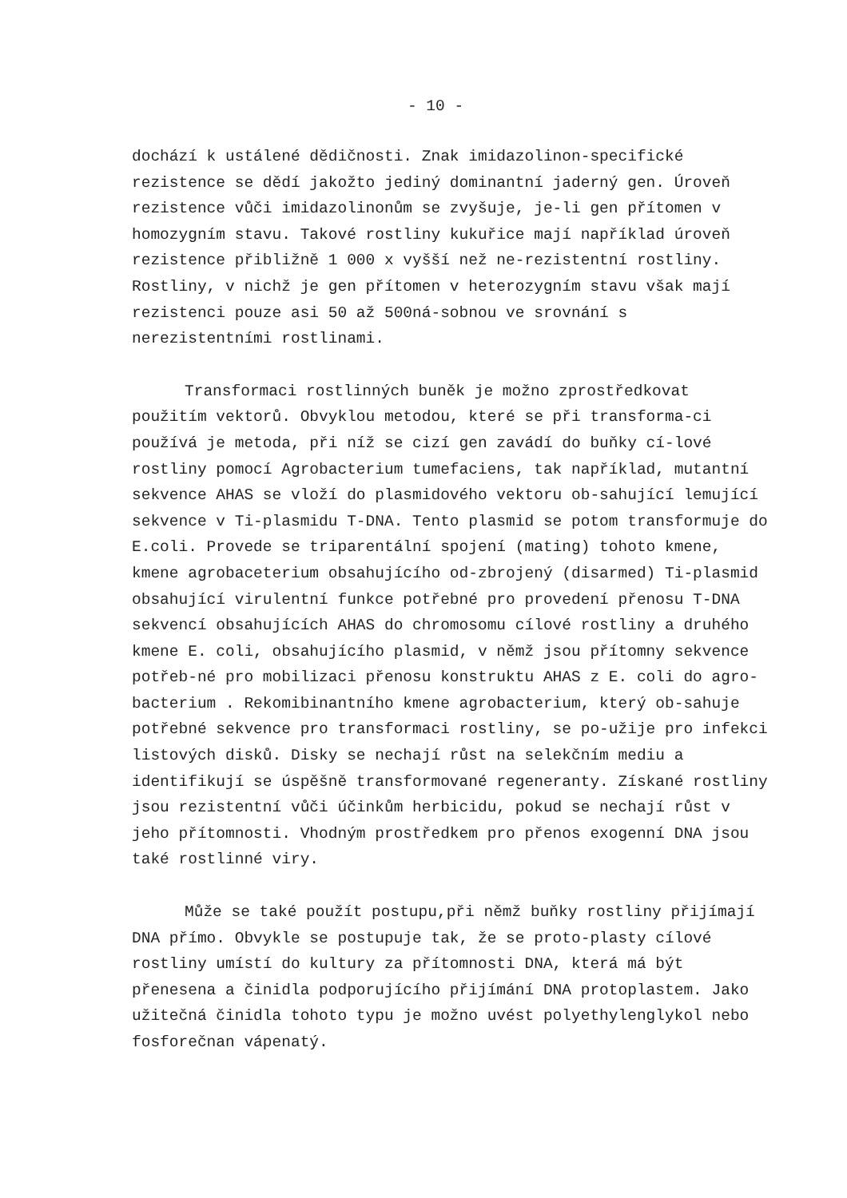- 10 -
dochází k ustálené dědičnosti. Znak imidazolinon-specifické rezistence se dědí jakožto jediný dominantní jaderný gen. Úroveň rezistence vůči imidazolinonům se zvyšuje, je-li gen přítomen v homozygním stavu. Takové rostliny kukuřice mají například úroveň rezistence přibližně 1 000 x vyšší než ne-rezistentní rostliny. Rostliny, v nichž je gen přítomen v heterozygním stavu však mají rezistenci pouze asi 50 až 500ná-sobnou ve srovnání s nerezistentními rostlinami.
Transformaci rostlinných buněk je možno zprostředkovat použitím vektorů. Obvyklou metodou, které se při transforma-ci používá je metoda, při níž se cizí gen zavádí do buňky cí-lové rostliny pomocí Agrobacterium tumefaciens, tak například, mutantní sekvence AHAS se vloží do plasmidového vektoru ob-sahující lemující sekvence v Ti-plasmidu T-DNA. Tento plasmid se potom transformuje do E.coli. Provede se triparentální spojení (mating) tohoto kmene, kmene agrobaceterium obsahujícího od-zbrojený (disarmed) Ti-plasmid obsahující virulentní funkce potřebné pro provedení přenosu T-DNA sekvencí obsahujících AHAS do chromosomu cílové rostliny a druhého kmene E. coli, obsahujícího plasmid, v němž jsou přítomny sekvence potřeb-né pro mobilizaci přenosu konstruktu AHAS z E. coli do agro-bacterium . Rekomibinantního kmene agrobacterium, který ob-sahuje potřebné sekvence pro transformaci rostliny, se po-užije pro infekci listových disků. Disky se nechají růst na selekčním mediu a identifikují se úspěšně transformované regeneranty. Získané rostliny jsou rezistentní vůči účinkům herbicidu, pokud se nechají růst v jeho přítomnosti. Vhodným prostředkem pro přenos exogenní DNA jsou také rostlinné viry.
Může se také použít postupu,při němž buňky rostliny přijímají DNA přímo. Obvykle se postupuje tak, že se proto-plasty cílové rostliny umístí do kultury za přítomnosti DNA, která má být přenesena a činidla podporujícího přijímání DNA protoplastem. Jako užitečná činidla tohoto typu je možno uvést polyethylenglykol nebo fosforečnan vápenatý.